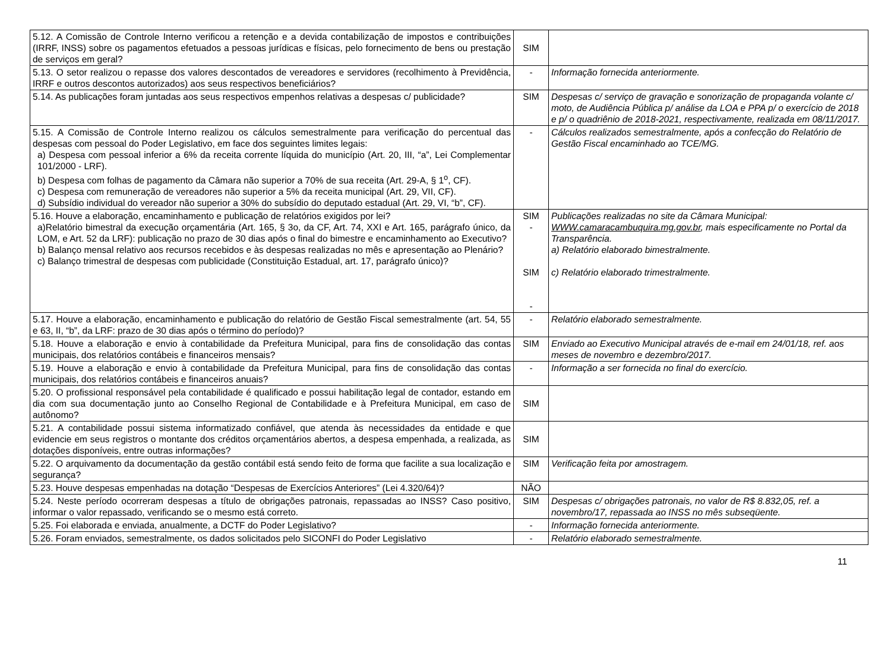| 5.12. A Comissão de Controle Interno verificou a retenção e a devida contabilização de impostos e contribuições (IRRF, INSS) sobre os pagamentos efetuados a pessoas jurídicas e físicas, pelo fornecimento de bens ou prestação de serviços em geral? | SIM | |
| 5.13. O setor realizou o repasse dos valores descontados de vereadores e servidores (recolhimento à Previdência, IRRF e outros descontos autorizados) aos seus respectivos beneficiários? | - | Informação fornecida anteriormente. |
| 5.14. As publicações foram juntadas aos seus respectivos empenhos relativas a despesas c/ publicidade? | SIM | Despesas c/ serviço de gravação e sonorização de propaganda volante c/ moto, de Audiência Pública p/ análise da LOA e PPA p/ o exercício de 2018 e p/ o quadriênio de 2018-2021, respectivamente, realizada em 08/11/2017. |
| 5.15. A Comissão de Controle Interno realizou os cálculos semestralmente para verificação do percentual das despesas com pessoal do Poder Legislativo, em face dos seguintes limites legais: a) Despesa com pessoal inferior a 6% da receita corrente líquida do município (Art. 20, III, “a”, Lei Complementar 101/2000 - LRF). b) Despesa com folhas de pagamento da Câmara não superior a 70% de sua receita (Art. 29-A, § 1<sup>o</sup>, CF). c) Despesa com remuneração de vereadores não superior a 5% da receita municipal (Art. 29, VII, CF). d) Subsídio individual do vereador não superior a 30% do subsídio do deputado estadual (Art. 29, VI, “b”, CF). | - | Cálculos realizados semestralmente, após a confecção do Relatório de Gestão Fiscal encaminhado ao TCE/MG. |
| 5.16. Houve a elaboração, encaminhamento e publicação de relatórios exigidos por lei? a)Relatório bimestral da execução orçamentária (Art. 165, § 3o, da CF, Art. 74, XXI e Art. 165, parágrafo único, da LOM, e Art. 52 da LRF): publicação no prazo de 30 dias após o final do bimestre e encaminhamento ao Executivo? b) Balanço mensal relativo aos recursos recebidos e às despesas realizadas no mês e apresentação ao Plenário? c) Balanço trimestral de despesas com publicidade (Constituição Estadual, art. 17, parágrafo único)? | SIM - SIM - | Publicações realizadas no site da Câmara Municipal: WWW.camaracambuquira.mg.gov.br , mais especificamente no Portal da Transparência. a) Relatório elaborado bimestralmente. c) Relatório elaborado trimestralmente. |
| 5.17. Houve a elaboração, encaminhamento e publicação do relatório de Gestão Fiscal semestralmente (art. 54, 55 e 63, II, “b”, da LRF: prazo de 30 dias após o término do período)? | - | Relatório elaborado semestralmente. |
| 5.18. Houve a elaboração e envio à contabilidade da Prefeitura Municipal, para fins de consolidação das contas municipais, dos relatórios contábeis e financeiros mensais? | SIM | Enviado ao Executivo Municipal através de e-mail em 24/01/18, ref. aos meses de novembro e dezembro/2017. |
| 5.19. Houve a elaboração e envio à contabilidade da Prefeitura Municipal, para fins de consolidação das contas municipais, dos relatórios contábeis e financeiros anuais? | - | Informação a ser fornecida no final do exercício. |
| 5.20. O profissional responsável pela contabilidade é qualificado e possui habilitação legal de contador, estando em dia com sua documentação junto ao Conselho Regional de Contabilidade e à Prefeitura Municipal, em caso de autônomo? | SIM | |
| 5.21. A contabilidade possui sistema informatizado confiável, que atenda às necessidades da entidade e que evidencie em seus registros o montante dos créditos orçamentários abertos, a despesa empenhada, a realizada, as dotações disponíveis, entre outras informações? | SIM | |
| 5.22. O arquivamento da documentação da gestão contábil está sendo feito de forma que facilite a sua localização e segurança? | SIM | Verificação feita por amostragem. |
| 5.23. Houve despesas empenhadas na dotação “Despesas de Exercícios Anteriores” (Lei 4.320/64)? | NÃO | |
| 5.24. Neste período ocorreram despesas a título de obrigações patronais, repassadas ao INSS? Caso positivo, informar o valor repassado, verificando se o mesmo está correto. | SIM | Despesas c/ obrigações patronais, no valor de R$ 8.832,05, ref. a novembro/17, repassada ao INSS no mês subseqüente. |
| 5.25. Foi elaborada e enviada, anualmente, a DCTF do Poder Legislativo? | - | Informação fornecida anteriormente. |
| 5.26. Foram enviados, semestralmente, os dados solicitados pelo SICONFI do Poder Legislativo | - | Relatório elaborado semestralmente. |
11